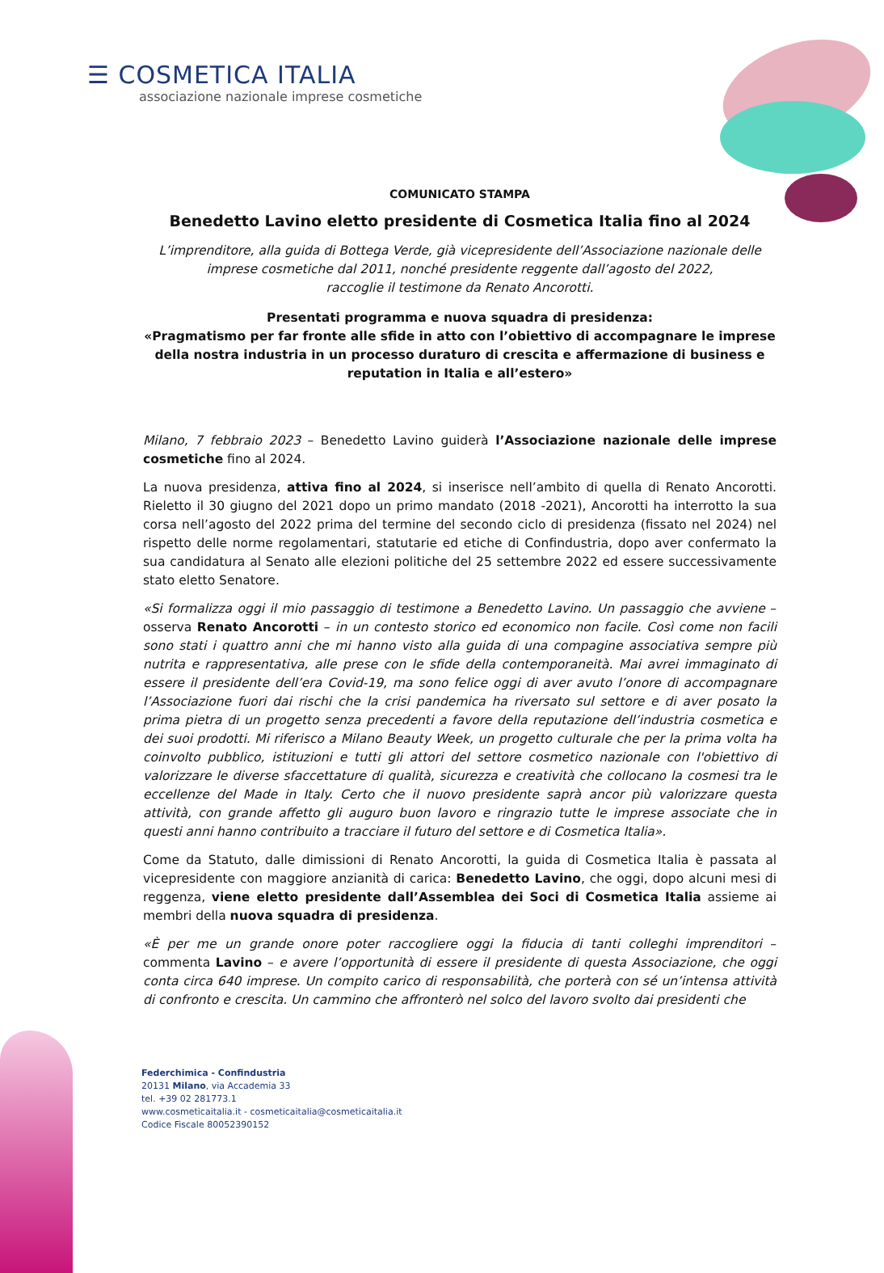☰ COSMETICA ITALIA
associazione nazionale imprese cosmetiche
COMUNICATO STAMPA
Benedetto Lavino eletto presidente di Cosmetica Italia fino al 2024
L’imprenditore, alla guida di Bottega Verde, già vicepresidente dell’Associazione nazionale delle imprese cosmetiche dal 2011, nonché presidente reggente dall’agosto del 2022,
raccoglie il testimone da Renato Ancorotti.
Presentati programma e nuova squadra di presidenza:
«Pragmatismo per far fronte alle sfide in atto con l’obiettivo di accompagnare le imprese della nostra industria in un processo duraturo di crescita e affermazione di business e reputation in Italia e all’estero»
Milano, 7 febbraio 2023 – Benedetto Lavino guiderà l’Associazione nazionale delle imprese cosmetiche fino al 2024.
La nuova presidenza, attiva fino al 2024, si inserisce nell’ambito di quella di Renato Ancorotti. Rieletto il 30 giugno del 2021 dopo un primo mandato (2018 -2021), Ancorotti ha interrotto la sua corsa nell’agosto del 2022 prima del termine del secondo ciclo di presidenza (fissato nel 2024) nel rispetto delle norme regolamentari, statutarie ed etiche di Confindustria, dopo aver confermato la sua candidatura al Senato alle elezioni politiche del 25 settembre 2022 ed essere successivamente stato eletto Senatore.
«Si formalizza oggi il mio passaggio di testimone a Benedetto Lavino. Un passaggio che avviene – osserva Renato Ancorotti – in un contesto storico ed economico non facile. Così come non facili sono stati i quattro anni che mi hanno visto alla guida di una compagine associativa sempre più nutrita e rappresentativa, alle prese con le sfide della contemporaneità. Mai avrei immaginato di essere il presidente dell’era Covid-19, ma sono felice oggi di aver avuto l’onore di accompagnare l’Associazione fuori dai rischi che la crisi pandemica ha riversato sul settore e di aver posato la prima pietra di un progetto senza precedenti a favore della reputazione dell’industria cosmetica e dei suoi prodotti. Mi riferisco a Milano Beauty Week, un progetto culturale che per la prima volta ha coinvolto pubblico, istituzioni e tutti gli attori del settore cosmetico nazionale con l'obiettivo di valorizzare le diverse sfaccettature di qualità, sicurezza e creatività che collocano la cosmesi tra le eccellenze del Made in Italy. Certo che il nuovo presidente saprà ancor più valorizzare questa attività, con grande affetto gli auguro buon lavoro e ringrazio tutte le imprese associate che in questi anni hanno contribuito a tracciare il futuro del settore e di Cosmetica Italia».
Come da Statuto, dalle dimissioni di Renato Ancorotti, la guida di Cosmetica Italia è passata al vicepresidente con maggiore anzianità di carica: Benedetto Lavino, che oggi, dopo alcuni mesi di reggenza, viene eletto presidente dall’Assemblea dei Soci di Cosmetica Italia assieme ai membri della nuova squadra di presidenza.
«È per me un grande onore poter raccogliere oggi la fiducia di tanti colleghi imprenditori – commenta Lavino – e avere l’opportunità di essere il presidente di questa Associazione, che oggi conta circa 640 imprese. Un compito carico di responsabilità, che porterà con sé un’intensa attività di confronto e crescita. Un cammino che affronterò nel solco del lavoro svolto dai presidenti che
Federchimica - Confindustria
20131 Milano, via Accademia 33
tel. +39 02 281773.1
www.cosmeticaitalia.it - cosmeticaitalia@cosmeticaitalia.it
Codice Fiscale 80052390152